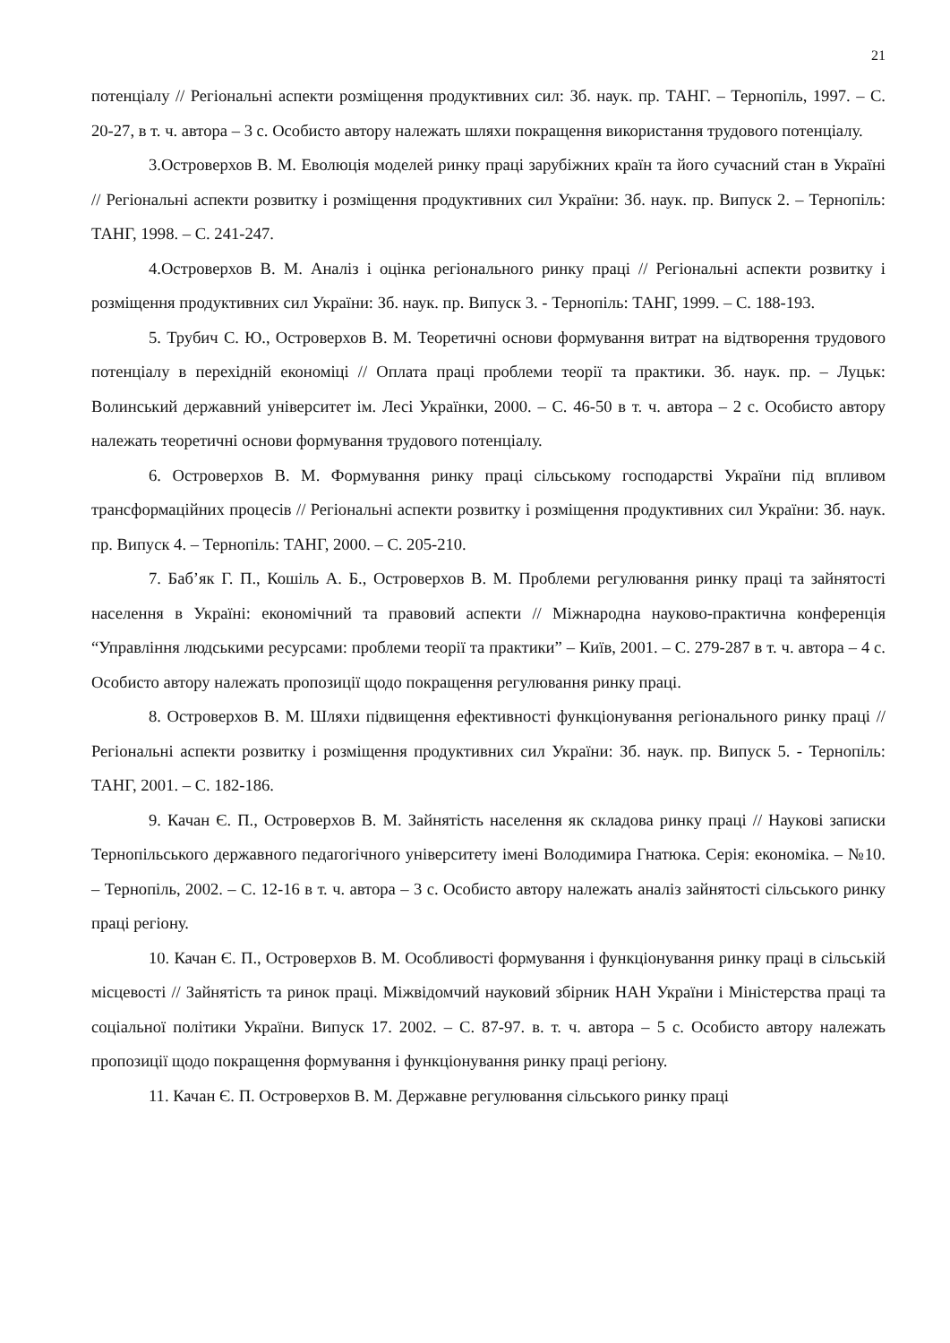21
потенціалу // Регіональні аспекти розміщення продуктивних сил: Зб. наук. пр. ТАНГ. – Тернопіль, 1997. – С. 20-27, в т. ч. автора – 3 с. Особисто автору належать шляхи покращення використання трудового потенціалу.
3.Островерхов В. М. Еволюція моделей ринку праці зарубіжних країн та його сучасний стан в Україні // Регіональні аспекти розвитку і розміщення продуктивних сил України: Зб. наук. пр. Випуск 2. – Тернопіль: ТАНГ, 1998. – С. 241-247.
4.Островерхов В. М. Аналіз і оцінка регіонального ринку праці // Регіональні аспекти розвитку і розміщення продуктивних сил України: Зб. наук. пр. Випуск 3. - Тернопіль: ТАНГ, 1999. – С. 188-193.
5. Трубич С. Ю., Островерхов В. М. Теоретичні основи формування витрат на відтворення трудового потенціалу в перехідній економіці // Оплата праці проблеми теорії та практики. Зб. наук. пр. – Луцьк: Волинський державний університет ім. Лесі Українки, 2000. – С. 46-50 в т. ч. автора – 2 с. Особисто автору належать теоретичні основи формування трудового потенціалу.
6. Островерхов В. М. Формування ринку праці сільському господарстві України під впливом трансформаційних процесів // Регіональні аспекти розвитку і розміщення продуктивних сил України: Зб. наук. пр. Випуск 4. – Тернопіль: ТАНГ, 2000. – С. 205-210.
7. Баб’як Г. П., Кошіль А. Б., Островерхов В. М. Проблеми регулювання ринку праці та зайнятості населення в Україні: економічний та правовий аспекти // Міжнародна науково-практична конференція “Управління людськими ресурсами: проблеми теорії та практики” – Київ, 2001. – С. 279-287 в т. ч. автора – 4 с. Особисто автору належать пропозиції щодо покращення регулювання ринку праці.
8. Островерхов В. М. Шляхи підвищення ефективності функціонування регіонального ринку праці // Регіональні аспекти розвитку і розміщення продуктивних сил України: Зб. наук. пр. Випуск 5. - Тернопіль: ТАНГ, 2001. – С. 182-186.
9. Качан Є. П., Островерхов В. М. Зайнятість населення як складова ринку праці // Наукові записки Тернопільського державного педагогічного університету імені Володимира Гнатюка. Серія: економіка. – №10. – Тернопіль, 2002. – С. 12-16 в т. ч. автора – 3 с. Особисто автору належать аналіз зайнятості сільського ринку праці регіону.
10. Качан Є. П., Островерхов В. М. Особливості формування і функціонування ринку праці в сільській місцевості // Зайнятість та ринок праці. Міжвідомчий науковий збірник НАН України і Міністерства праці та соціальної політики України. Випуск 17. 2002. – С. 87-97. в. т. ч. автора – 5 с. Особисто автору належать пропозиції щодо покращення формування і функціонування ринку праці регіону.
11. Качан Є. П. Островерхов В. М. Державне регулювання сільського ринку праці